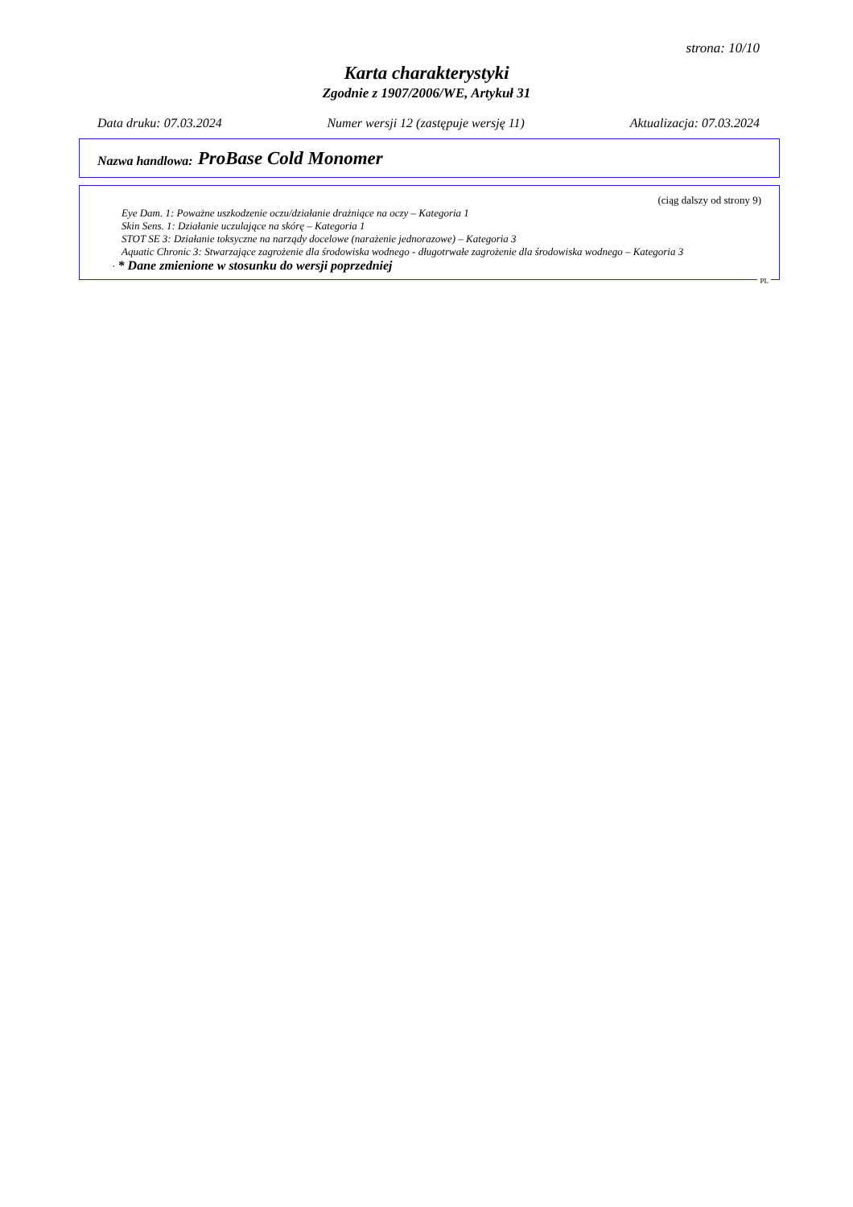strona: 10/10
Karta charakterystyki
Zgodnie z 1907/2006/WE, Artykuł 31
Data druku: 07.03.2024 Numer wersji 12 (zastępuje wersję 11) Aktualizacja: 07.03.2024
Nazwa handlowa: ProBase Cold Monomer
(ciąg dalszy od strony 9)
Eye Dam. 1: Poważne uszkodzenie oczu/działanie drażniące na oczy – Kategoria 1
Skin Sens. 1: Działanie uczulające na skórę – Kategoria 1
STOT SE 3: Działanie toksyczne na narządy docelowe (narażenie jednorazowe) – Kategoria 3
Aquatic Chronic 3: Stwarzające zagrożenie dla środowiska wodnego - długotrwałe zagrożenie dla środowiska wodnego – Kategoria 3
· * Dane zmienione w stosunku do wersji poprzedniej
PL